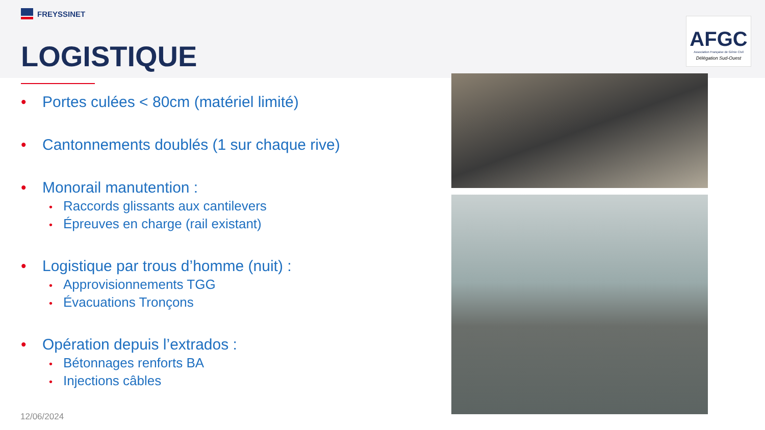AFGC
Association Française de Génie Civil
Délégation Sud-Ouest
FREYSSINET
LOGISTIQUE
• Portes culées < 80cm (matériel limité)
• Cantonnements doublés (1 sur chaque rive)
• Monorail manutention :
• Raccords glissants aux cantilevers
• Épreuves en charge (rail existant)
• Logistique par trous d’homme (nuit) :
• Approvisionnements TGG
• Évacuations Tronçons
• Opération depuis l’extrados :
• Bétonnages renforts BA
• Injections câbles
12/06/2024